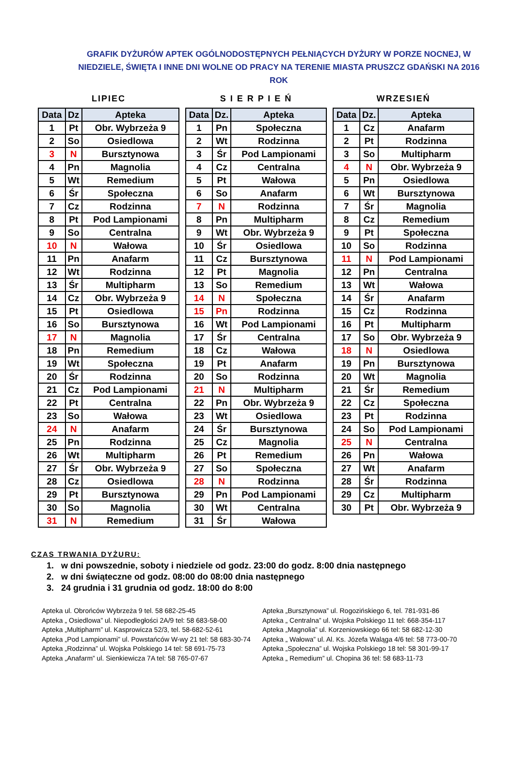GRAFIK DYŻURÓW APTEK OGÓLNODOSTĘPNYCH PEŁNIĄCYCH DYŻURY W PORZE NOCNEJ, W NIEDZIELE, ŚWIĘTA I INNE DNI WOLNE OD PRACY NA TERENIE MIASTA PRUSZCZ GDAŃSKI NA 2016 ROK
LIPIEC
| Data | Dz | Apteka |
| --- | --- | --- |
| 1 | Pt | Obr. Wybrzeża 9 |
| 2 | So | Osiedlowa |
| 3 | N | Bursztynowa |
| 4 | Pn | Magnolia |
| 5 | Wt | Remedium |
| 6 | Śr | Społeczna |
| 7 | Cz | Rodzinna |
| 8 | Pt | Pod Lampionami |
| 9 | So | Centralna |
| 10 | N | Wałowa |
| 11 | Pn | Anafarm |
| 12 | Wt | Rodzinna |
| 13 | Śr | Multipharm |
| 14 | Cz | Obr. Wybrzeża 9 |
| 15 | Pt | Osiedlowa |
| 16 | So | Bursztynowa |
| 17 | N | Magnolia |
| 18 | Pn | Remedium |
| 19 | Wt | Społeczna |
| 20 | Śr | Rodzinna |
| 21 | Cz | Pod Lampionami |
| 22 | Pt | Centralna |
| 23 | So | Wałowa |
| 24 | N | Anafarm |
| 25 | Pn | Rodzinna |
| 26 | Wt | Multipharm |
| 27 | Śr | Obr. Wybrzeża 9 |
| 28 | Cz | Osiedlowa |
| 29 | Pt | Bursztynowa |
| 30 | So | Magnolia |
| 31 | N | Remedium |
S I E R P I E Ń
| Data | Dz. | Apteka |
| --- | --- | --- |
| 1 | Pn | Społeczna |
| 2 | Wt | Rodzinna |
| 3 | Śr | Pod Lampionami |
| 4 | Cz | Centralna |
| 5 | Pt | Wałowa |
| 6 | So | Anafarm |
| 7 | N | Rodzinna |
| 8 | Pn | Multipharm |
| 9 | Wt | Obr. Wybrzeża 9 |
| 10 | Śr | Osiedlowa |
| 11 | Cz | Bursztynowa |
| 12 | Pt | Magnolia |
| 13 | So | Remedium |
| 14 | N | Społeczna |
| 15 | Pn | Rodzinna |
| 16 | Wt | Pod Lampionami |
| 17 | Śr | Centralna |
| 18 | Cz | Wałowa |
| 19 | Pt | Anafarm |
| 20 | So | Rodzinna |
| 21 | N | Multipharm |
| 22 | Pn | Obr. Wybrzeża 9 |
| 23 | Wt | Osiedlowa |
| 24 | Śr | Bursztynowa |
| 25 | Cz | Magnolia |
| 26 | Pt | Remedium |
| 27 | So | Społeczna |
| 28 | N | Rodzinna |
| 29 | Pn | Pod Lampionami |
| 30 | Wt | Centralna |
| 31 | Śr | Wałowa |
WRZESIEŃ
| Data | Dz. | Apteka |
| --- | --- | --- |
| 1 | Cz | Anafarm |
| 2 | Pt | Rodzinna |
| 3 | So | Multipharm |
| 4 | N | Obr. Wybrzeża 9 |
| 5 | Pn | Osiedlowa |
| 6 | Wt | Bursztynowa |
| 7 | Śr | Magnolia |
| 8 | Cz | Remedium |
| 9 | Pt | Społeczna |
| 10 | So | Rodzinna |
| 11 | N | Pod Lampionami |
| 12 | Pn | Centralna |
| 13 | Wt | Wałowa |
| 14 | Śr | Anafarm |
| 15 | Cz | Rodzinna |
| 16 | Pt | Multipharm |
| 17 | So | Obr. Wybrzeża 9 |
| 18 | N | Osiedlowa |
| 19 | Pn | Bursztynowa |
| 20 | Wt | Magnolia |
| 21 | Śr | Remedium |
| 22 | Cz | Społeczna |
| 23 | Pt | Rodzinna |
| 24 | So | Pod Lampionami |
| 25 | N | Centralna |
| 26 | Pn | Wałowa |
| 27 | Wt | Anafarm |
| 28 | Śr | Rodzinna |
| 29 | Cz | Multipharm |
| 30 | Pt | Obr. Wybrzeża 9 |
CZAS TRWANIA DYŻURU:
1. w dni powszednie, soboty i niedziele od godz. 23:00 do godz. 8:00 dnia następnego
2. w dni świąteczne od godz. 08:00 do 08:00 dnia następnego
3. 24 grudnia i 31 grudnia od godz. 18:00 do 8:00
Apteka ul. Obrońców Wybrzeża 9 tel. 58 682-25-45
Apteka „ Osiedlowa” ul. Niepodległości 2A/9 tel: 58 683-58-00
Apteka „Multipharm” ul. Kasprowicza 52/3, tel. 58-682-52-61
Apteka „Pod Lampionami” ul. Powstańców W-wy 21 tel: 58 683-30-74
Apteka „Rodzinna” ul. Wojska Polskiego 14 tel: 58 691-75-73
Apteka „Anafarm” ul. Sienkiewicza 7A tel: 58 765-07-67
Apteka „Bursztynowa” ul. Rogozińskiego 6, tel. 781-931-86
Apteka „ Centralna” ul. Wojska Polskiego 11 tel: 668-354-117
Apteka „Magnolia” ul. Korzeniowskiego 66 tel: 58 682-12-30
Apteka „ Wałowa” ul. Al. Ks. Józefa Waląga 4/6 tel: 58 773-00-70
Apteka „Społeczna” ul. Wojska Polskiego 18 tel: 58 301-99-17
Apteka „ Remedium” ul. Chopina 36 tel: 58 683-11-73